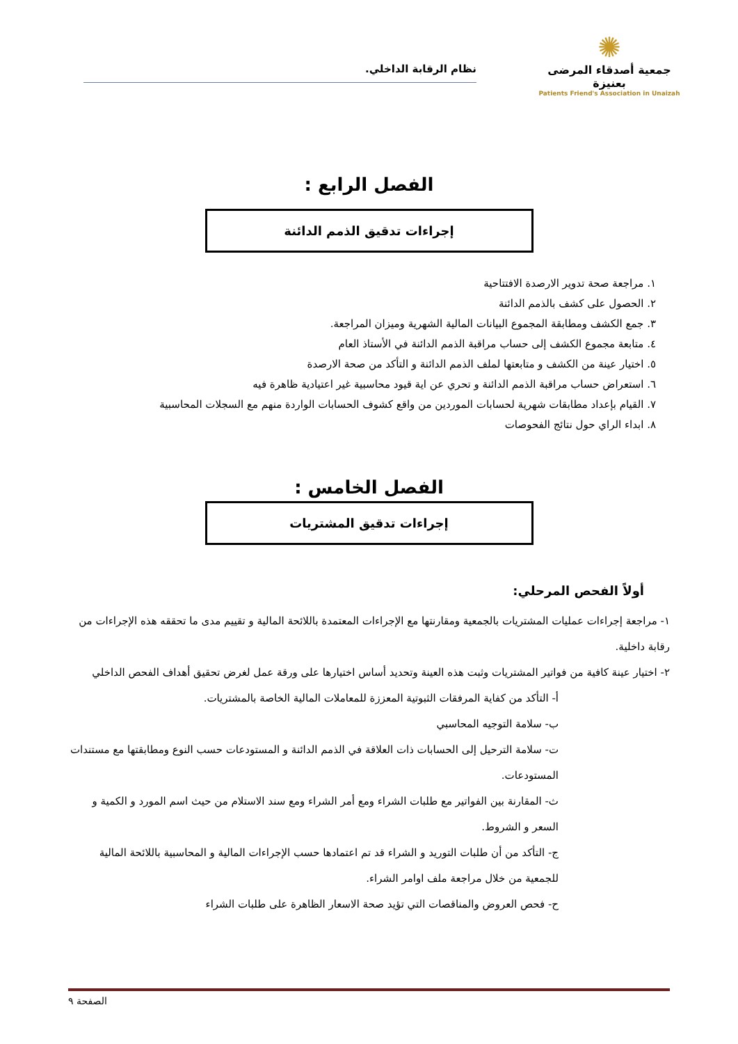✺
جمعية أصدقاء المرضى بعنيزة
Patients Friend's Association in Unaizah
نظام الرقابة الداخلي.
الفصل الرابع :
إجراءات تدقيق الذمم الدائنة
١. مراجعة صحة تدوير الارصدة الافتتاحية
٢. الحصول على كشف بالذمم الدائنة
٣. جمع الكشف ومطابقة المجموع البيانات المالية الشهرية وميزان المراجعة.
٤. متابعة مجموع الكشف إلى حساب مراقبة الذمم الدائنة في الأستاذ العام
٥. اختيار عينة من الكشف و متابعتها لملف الذمم الدائنة و التأكد من صحة الارصدة
٦. استعراض حساب مراقبة الذمم الدائنة و تحري عن اية قيود محاسبية غير اعتيادية ظاهرة فيه
٧. القيام بإعداد مطابقات شهرية لحسابات الموردين من واقع كشوف الحسابات الواردة منهم مع السجلات المحاسبية
٨. ابداء الراي حول نتائج الفحوصات
الفصل الخامس :
إجراءات تدقيق المشتريات
أولاً الفحص المرحلي:
١- مراجعة إجراءات عمليات المشتريات بالجمعية ومقارنتها مع الإجراءات المعتمدة باللائحة المالية و تقييم مدى ما تحققه هذه الإجراءات من رقابة داخلية.
٢- اختيار عينة كافية من فواتير المشتريات وثبت هذه العينة وتحديد أساس اختيارها على ورقة عمل لغرض تحقيق أهداف الفحص الداخلي
أ- التأكد من كفاية المرفقات الثبوتية المعززة للمعاملات المالية الخاصة بالمشتريات.
ب- سلامة التوجيه المحاسبي
ت- سلامة الترحيل إلى الحسابات ذات العلاقة في الذمم الدائنة و المستودعات حسب النوع ومطابقتها مع مستندات المستودعات.
ث- المقارنة بين الفواتير مع طلبات الشراء ومع أمر الشراء ومع سند الاستلام من حيث اسم المورد و الكمية و السعر و الشروط.
ج- التأكد من أن طلبات التوريد و الشراء قد تم اعتمادها حسب الإجراءات المالية و المحاسبية باللائحة المالية للجمعية من خلال مراجعة ملف اوامر الشراء.
ح- فحص العروض والمناقصات التي تؤيد صحة الاسعار الظاهرة على طلبات الشراء
الصفحة ٩